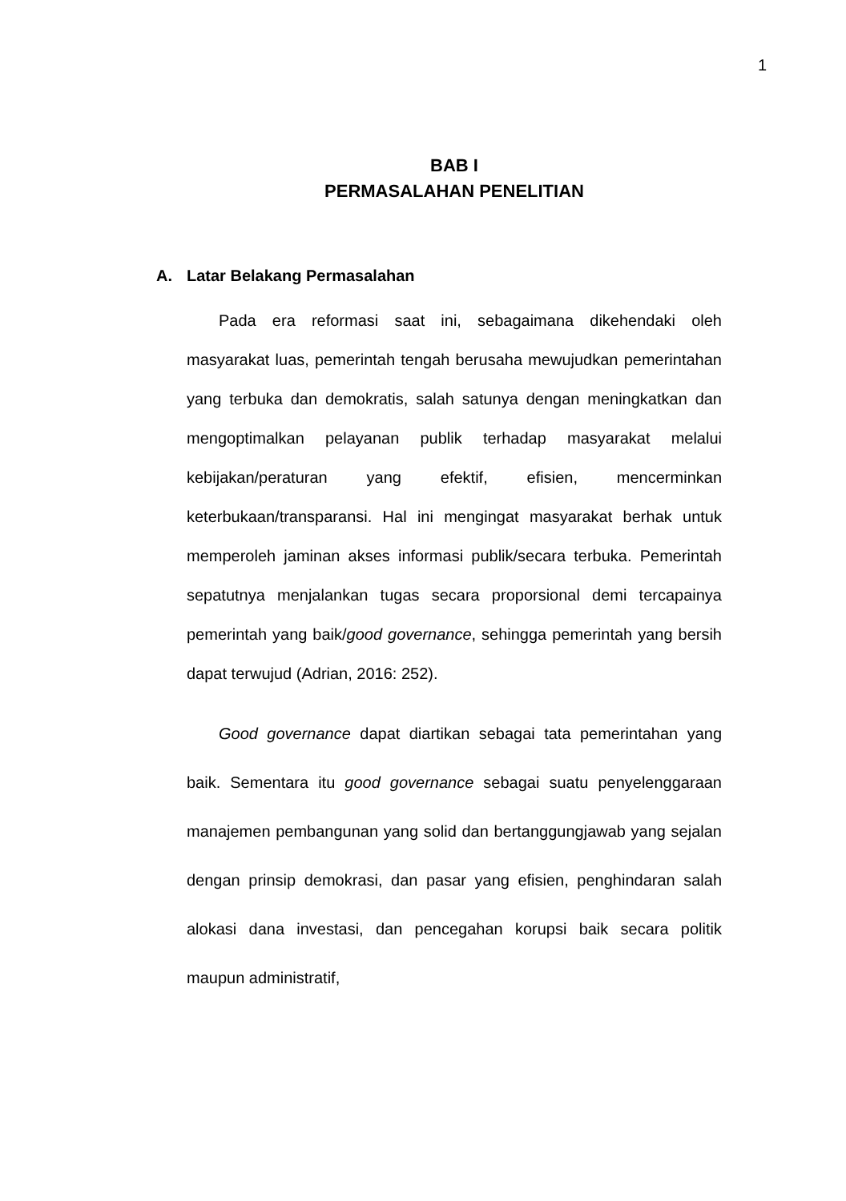1
BAB I
PERMASALAHAN PENELITIAN
A. Latar Belakang Permasalahan
Pada era reformasi saat ini, sebagaimana dikehendaki oleh masyarakat luas, pemerintah tengah berusaha mewujudkan pemerintahan yang terbuka dan demokratis, salah satunya dengan meningkatkan dan mengoptimalkan pelayanan publik terhadap masyarakat melalui kebijakan/peraturan yang efektif, efisien, mencerminkan keterbukaan/transparansi. Hal ini mengingat masyarakat berhak untuk memperoleh jaminan akses informasi publik/secara terbuka. Pemerintah sepatutnya menjalankan tugas secara proporsional demi tercapainya pemerintah yang baik/good governance, sehingga pemerintah yang bersih dapat terwujud (Adrian, 2016: 252).
Good governance dapat diartikan sebagai tata pemerintahan yang baik. Sementara itu good governance sebagai suatu penyelenggaraan manajemen pembangunan yang solid dan bertanggungjawab yang sejalan dengan prinsip demokrasi, dan pasar yang efisien, penghindaran salah alokasi dana investasi, dan pencegahan korupsi baik secara politik maupun administratif,